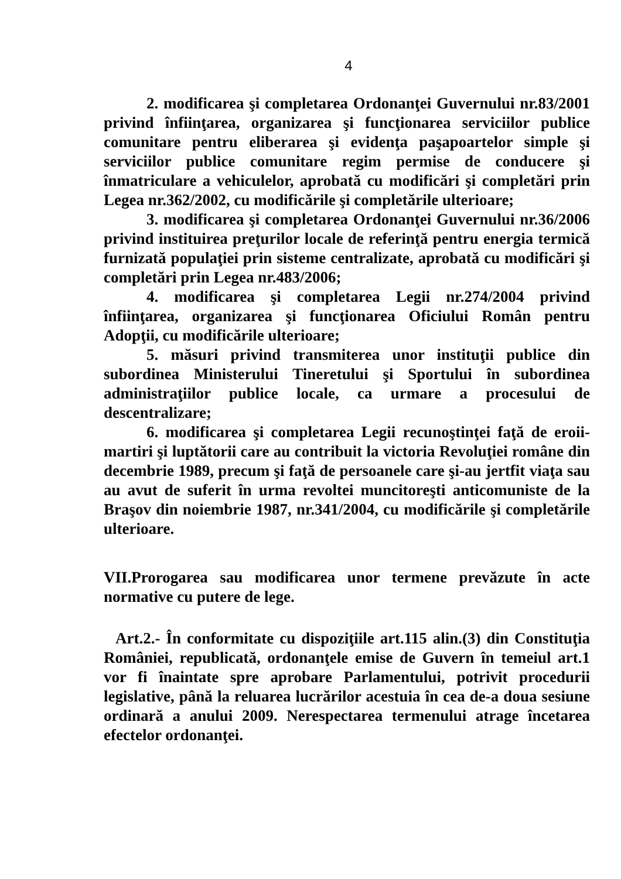4
2. modificarea şi completarea Ordonanţei Guvernului nr.83/2001 privind înfiinţarea, organizarea şi funcţionarea serviciilor publice comunitare pentru eliberarea şi evidenţa paşapoartelor simple şi serviciilor publice comunitare regim permise de conducere şi înmatriculare a vehiculelor, aprobată cu modificări şi completări prin Legea nr.362/2002, cu modificările şi completările ulterioare;
3. modificarea şi completarea Ordonanţei Guvernului nr.36/2006 privind instituirea preţurilor locale de referinţă pentru energia termică furnizată populaţiei prin sisteme centralizate, aprobată cu modificări şi completări prin Legea nr.483/2006;
4. modificarea şi completarea Legii nr.274/2004 privind înfiinţarea, organizarea şi funcţionarea Oficiului Român pentru Adopţii, cu modificările ulterioare;
5. măsuri privind transmiterea unor instituţii publice din subordinea Ministerului Tineretului şi Sportului în subordinea administraţiilor publice locale, ca urmare a procesului de descentralizare;
6. modificarea şi completarea Legii recunoştinţei faţă de eroii-martiri şi luptătorii care au contribuit la victoria Revoluţiei române din decembrie 1989, precum şi faţă de persoanele care şi-au jertfit viaţa sau au avut de suferit în urma revoltei muncitoreşti anticomuniste de la Braşov din noiembrie 1987, nr.341/2004, cu modificările şi completările ulterioare.
VII.Prorogarea sau modificarea unor termene prevăzute în acte normative cu putere de lege.
Art.2.- În conformitate cu dispoziţiile art.115 alin.(3) din Constituţia României, republicată, ordonanţele emise de Guvern în temeiul art.1 vor fi înaintate spre aprobare Parlamentului, potrivit procedurii legislative, până la reluarea lucrărilor acestuia în cea de-a doua sesiune ordinară a anului 2009. Nerespectarea termenului atrage încetarea efectelor ordonanţei.